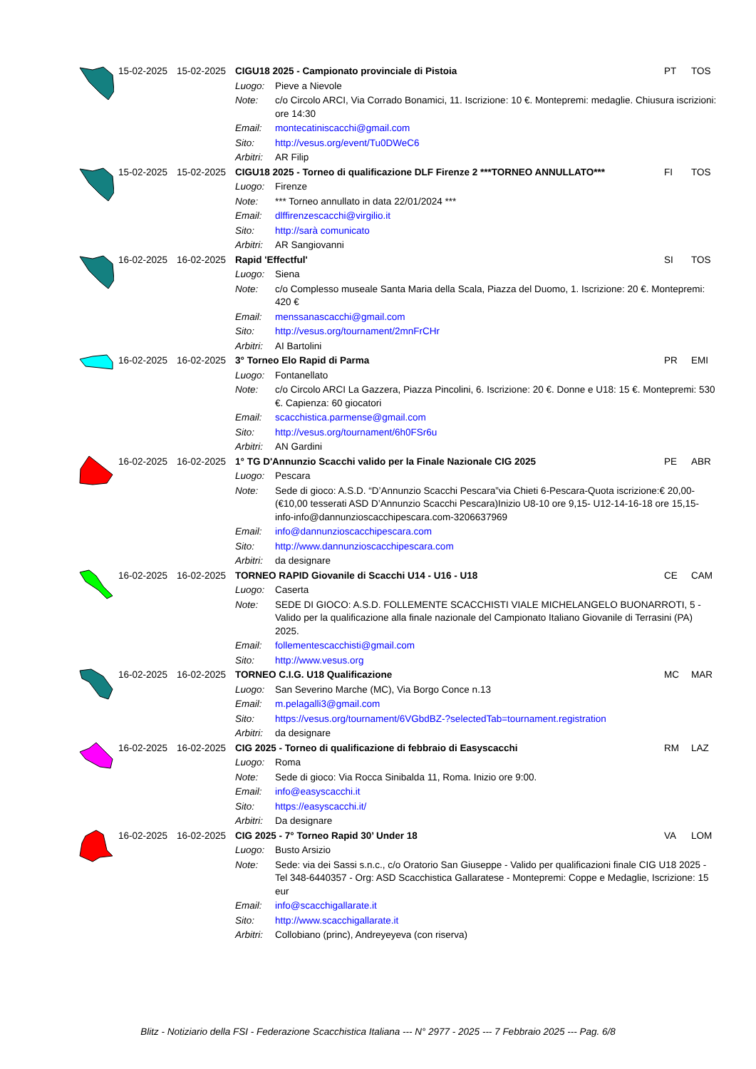| | 15-02-2025 | 15-02-2025 | CIGU18 2025 - Campionato provinciale di Pistoia | | PT | TOS |
| | | | Luogo: | Pieve a Nievole | | |
| | | | Note: | c/o Circolo ARCI, Via Corrado Bonamici, 11. Iscrizione: 10 €. Montepremi: medaglie. Chiusura iscrizioni: ore 14:30 | | |
| | | | Email: | montecatiniscacchi@gmail.com | | |
| | | | Sito: | http://vesus.org/event/Tu0DWeC6 | | |
| | | | Arbitri: | AR Filip | | |
| | 15-02-2025 | 15-02-2025 | CIGU18 2025 - Torneo di qualificazione DLF Firenze 2 ***TORNEO ANNULLATO*** | | FI | TOS |
| | | | Luogo: | Firenze | | |
| | | | Note: | *** Torneo annullato in data 22/01/2024 *** | | |
| | | | Email: | dlffirenzescacchi@virgilio.it | | |
| | | | Sito: | http://sarà comunicato | | |
| | | | Arbitri: | AR Sangiovanni | | |
| | 16-02-2025 | 16-02-2025 | Rapid 'Effectful' | | SI | TOS |
| | | | Luogo: | Siena | | |
| | | | Note: | c/o Complesso museale Santa Maria della Scala, Piazza del Duomo, 1. Iscrizione: 20 €. Montepremi: 420 € | | |
| | | | Email: | menssanascacchi@gmail.com | | |
| | | | Sito: | http://vesus.org/tournament/2mnFrCHr | | |
| | | | Arbitri: | AI Bartolini | | |
| | 16-02-2025 | 16-02-2025 | 3° Torneo Elo Rapid di Parma | | PR | EMI |
| | | | Luogo: | Fontanellato | | |
| | | | Note: | c/o Circolo ARCI La Gazzera, Piazza Pincolini, 6. Iscrizione: 20 €. Donne e U18: 15 €. Montepremi: 530 €. Capienza: 60 giocatori | | |
| | | | Email: | scacchistica.parmense@gmail.com | | |
| | | | Sito: | http://vesus.org/tournament/6h0FSr6u | | |
| | | | Arbitri: | AN Gardini | | |
| | 16-02-2025 | 16-02-2025 | 1° TG D'Annunzio Scacchi valido per la Finale Nazionale CIG 2025 | | PE | ABR |
| | | | Luogo: | Pescara | | |
| | | | Note: | Sede di gioco: A.S.D. “D’Annunzio Scacchi Pescara”via Chieti 6-Pescara-Quota iscrizione:€ 20,00-(€10,00 tesserati ASD D’Annunzio Scacchi Pescara)Inizio U8-10 ore 9,15- U12-14-16-18 ore 15,15- info-info@dannunzioscacchipescara.com-3206637969 | | |
| | | | Email: | info@dannunzioscacchipescara.com | | |
| | | | Sito: | http://www.dannunzioscacchipescara.com | | |
| | | | Arbitri: | da designare | | |
| | 16-02-2025 | 16-02-2025 | TORNEO RAPID Giovanile di Scacchi U14 - U16 - U18 | | CE | CAM |
| | | | Luogo: | Caserta | | |
| | | | Note: | SEDE DI GIOCO: A.S.D. FOLLEMENTE SCACCHISTI VIALE MICHELANGELO BUONARROTI, 5 - Valido per la qualificazione alla finale nazionale del Campionato Italiano Giovanile di Terrasini (PA) 2025. | | |
| | | | Email: | follementescacchisti@gmail.com | | |
| | | | Sito: | http://www.vesus.org | | |
| | 16-02-2025 | 16-02-2025 | TORNEO C.I.G. U18 Qualificazione | | MC | MAR |
| | | | Luogo: | San Severino Marche (MC), Via Borgo Conce n.13 | | |
| | | | Email: | m.pelagalli3@gmail.com | | |
| | | | Sito: | https://vesus.org/tournament/6VGbdBZ-?selectedTab=tournament.registration | | |
| | | | Arbitri: | da designare | | |
| | 16-02-2025 | 16-02-2025 | CIG 2025 - Torneo di qualificazione di febbraio di Easyscacchi | | RM | LAZ |
| | | | Luogo: | Roma | | |
| | | | Note: | Sede di gioco: Via Rocca Sinibalda 11, Roma. Inizio ore 9:00. | | |
| | | | Email: | info@easyscacchi.it | | |
| | | | Sito: | https://easyscacchi.it/ | | |
| | | | Arbitri: | Da designare | | |
| | 16-02-2025 | 16-02-2025 | CIG 2025 - 7° Torneo Rapid 30’ Under 18 | | VA | LOM |
| | | | Luogo: | Busto Arsizio | | |
| | | | Note: | Sede: via dei Sassi s.n.c., c/o Oratorio San Giuseppe - Valido per qualificazioni finale CIG U18 2025 - Tel 348-6440357 - Org: ASD Scacchistica Gallaratese - Montepremi: Coppe e Medaglie, Iscrizione: 15 eur | | |
| | | | Email: | info@scacchigallarate.it | | |
| | | | Sito: | http://www.scacchigallarate.it | | |
| | | | Arbitri: | Collobiano (princ), Andreyeyeva (con riserva) | | |
Blitz - Notiziario della FSI - Federazione Scacchistica Italiana --- N° 2977 - 2025 --- 7 Febbraio 2025 --- Pag. 6/8